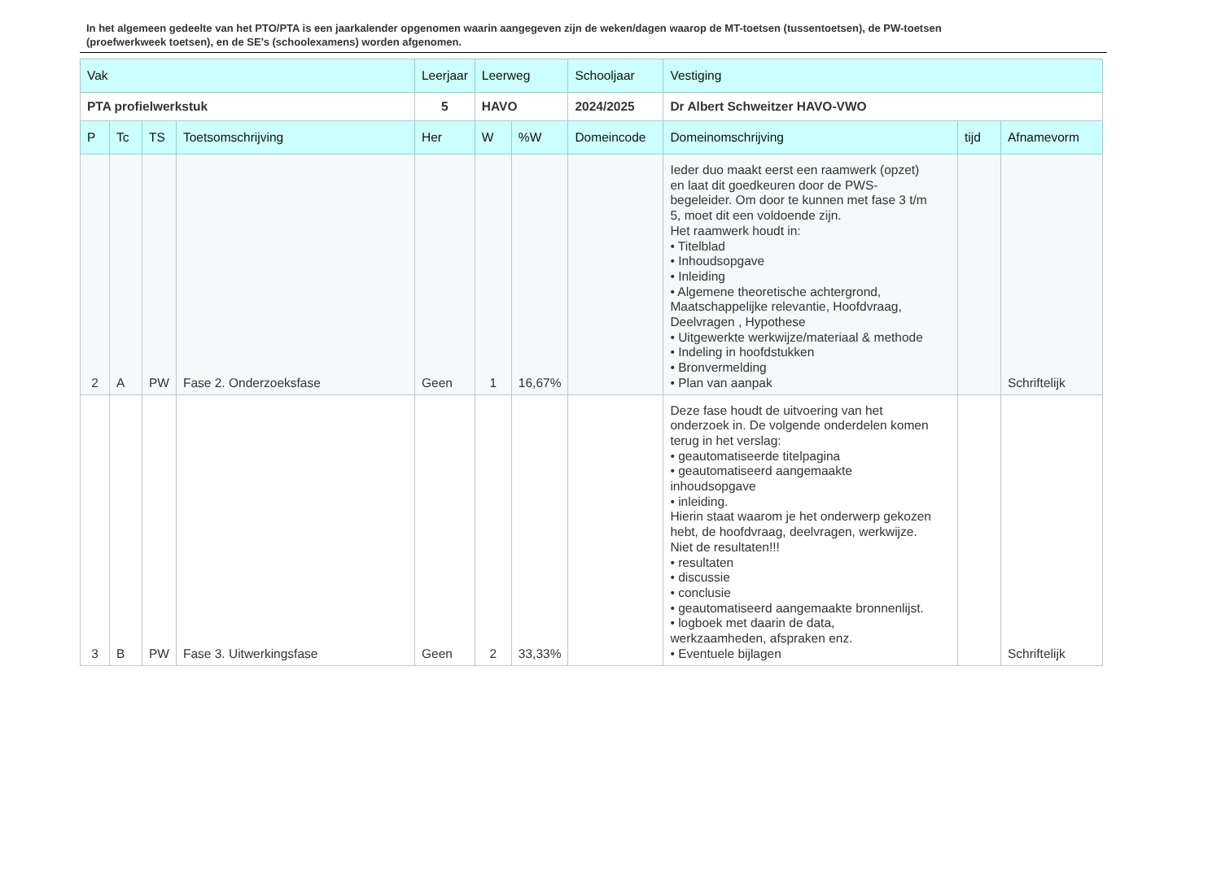In het algemeen gedeelte van het PTO/PTA is een jaarkalender opgenomen waarin aangegeven zijn de weken/dagen waarop de MT-toetsen (tussentoetsen), de PW-toetsen (proefwerkweek toetsen), en de SE’s (schoolexamens) worden afgenomen.
| Vak | | | | Leerjaar | Leerweg | | Schooljaar | Vestiging | | |
| --- | --- | --- | --- | --- | --- | --- | --- | --- | --- | --- |
| PTA profielwerkstuk | | | | 5 | HAVO | | 2024/2025 | Dr Albert Schweitzer HAVO-VWO | | |
| P | Tc | TS | Toetsomschrijving | Her | W | %W | Domeincode | Domeinomschrijving | tijd | Afnamevorm |
| 2 | A | PW | Fase 2. Onderzoeksfase | Geen | 1 | 16,67% | | Ieder duo maakt eerst een raamwerk (opzet) en laat dit goedkeuren door de PWS- begeleider. Om door te kunnen met fase 3 t/m 5, moet dit een voldoende zijn. Het raamwerk houdt in: • Titelblad • Inhoudsopgave • Inleiding • Algemene theoretische achtergrond, Maatschappelijke relevantie, Hoofdvraag, Deelvragen , Hypothese • Uitgewerkte werkwijze/materiaal & methode • Indeling in hoofdstukken • Bronvermelding • Plan van aanpak | | Schriftelijk |
| 3 | B | PW | Fase 3. Uitwerkingsfase | Geen | 2 | 33,33% | | Deze fase houdt de uitvoering van het onderzoek in. De volgende onderdelen komen terug in het verslag: • geautomatiseerde titelpagina • geautomatiseerd aangemaakte inhoudsopgave • inleiding. Hierin staat waarom je het onderwerp gekozen hebt, de hoofdvraag, deelvragen, werkwijze. Niet de resultaten!!! • resultaten • discussie • conclusie • geautomatiseerd aangemaakte bronnenlijst. • logboek met daarin de data, werkzaamheden, afspraken enz. • Eventuele bijlagen | | Schriftelijk |